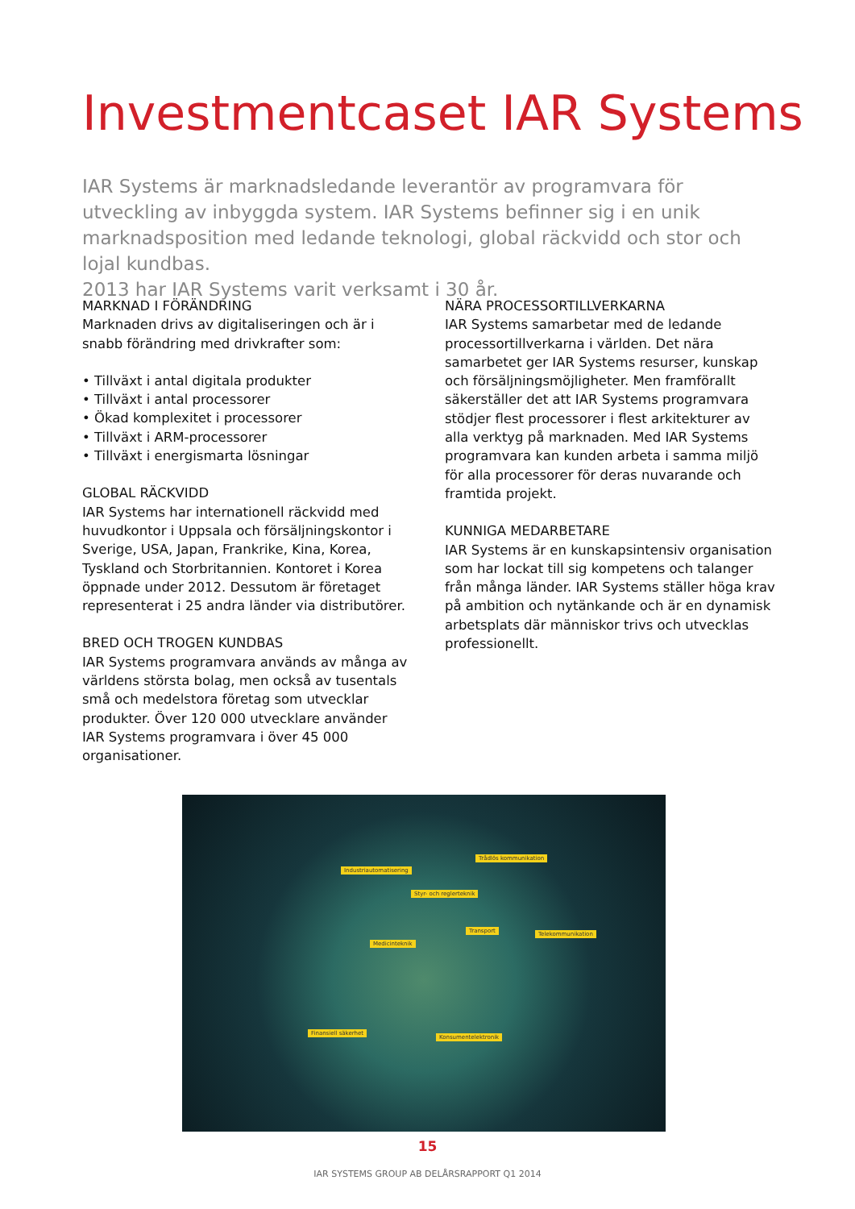Investmentcaset IAR Systems
IAR Systems är marknadsledande leverantör av programvara för utveckling av inbyggda system. IAR Systems befinner sig i en unik marknadsposition med ledande teknologi, global räckvidd och stor och lojal kundbas.
2013 har IAR Systems varit verksamt i 30 år.
MARKNAD I FÖRÄNDRING
Marknaden drivs av digitaliseringen och är i snabb förändring med drivkrafter som:
• Tillväxt i antal digitala produkter
• Tillväxt i antal processorer
• Ökad komplexitet i processorer
• Tillväxt i ARM-processorer
• Tillväxt i energismarta lösningar
GLOBAL RÄCKVIDD
IAR Systems har internationell räckvidd med huvudkontor i Uppsala och försäljningskontor i Sverige, USA, Japan, Frankrike, Kina, Korea, Tyskland och Storbritannien. Kontoret i Korea öppnade under 2012. Dessutom är företaget representerat i 25 andra länder via distributörer.
BRED OCH TROGEN KUNDBAS
IAR Systems programvara används av många av världens största bolag, men också av tusentals små och medelstora företag som utvecklar produkter. Över 120 000 utvecklare använder IAR Systems programvara i över 45 000 organisationer.
NÄRA PROCESSORTILLVERKARNA
IAR Systems samarbetar med de ledande processortillverkarna i världen. Det nära samarbetet ger IAR Systems resurser, kunskap och försäljningsmöjligheter. Men framförallt säkerställer det att IAR Systems programvara stödjer flest processorer i flest arkitekturer av alla verktyg på marknaden. Med IAR Systems programvara kan kunden arbeta i samma miljö för alla processorer för deras nuvarande och framtida projekt.
KUNNIGA MEDARBETARE
IAR Systems är en kunskapsintensiv organisation som har lockat till sig kompetens och talanger från många länder. IAR Systems ställer höga krav på ambition och nytänkande och är en dynamisk arbetsplats där människor trivs och utvecklas professionellt.
Trådlös kommunikation
Industriautomatisering
Styr- och reglerteknik
Transport Telekommunikation
Medicinteknik
Finansiell säkerhet
Konsumentelektronik
15
IAR SYSTEMS GROUP AB DELÅRSRAPPORT Q1 2014